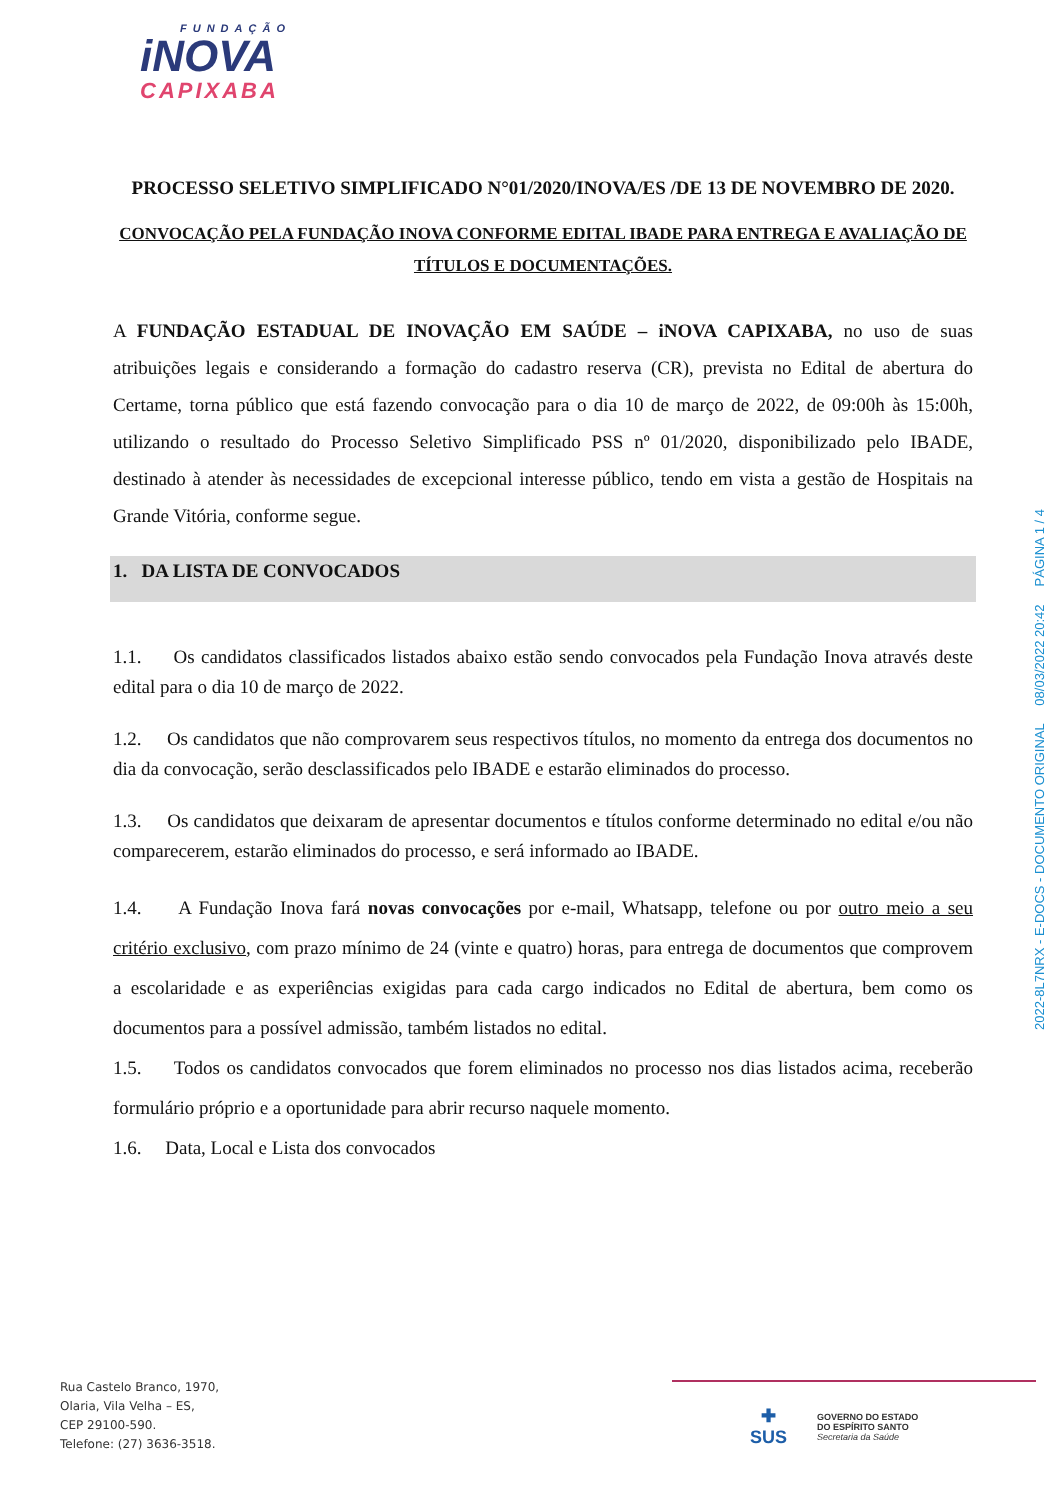FUNDAÇÃO
iNOVA
CAPIXABA
PROCESSO SELETIVO SIMPLIFICADO N°01/2020/INOVA/ES /DE 13 DE NOVEMBRO DE 2020.
CONVOCAÇÃO PELA FUNDAÇÃO INOVA CONFORME EDITAL IBADE PARA ENTREGA E AVALIAÇÃO DE TÍTULOS E DOCUMENTAÇÕES.
A FUNDAÇÃO ESTADUAL DE INOVAÇÃO EM SAÚDE – iNOVA CAPIXABA, no uso de suas atribuições legais e considerando a formação do cadastro reserva (CR), prevista no Edital de abertura do Certame, torna público que está fazendo convocação para o dia 10 de março de 2022, de 09:00h às 15:00h, utilizando o resultado do Processo Seletivo Simplificado PSS nº 01/2020, disponibilizado pelo IBADE, destinado à atender às necessidades de excepcional interesse público, tendo em vista a gestão de Hospitais na Grande Vitória, conforme segue.
1. DA LISTA DE CONVOCADOS
1.1. Os candidatos classificados listados abaixo estão sendo convocados pela Fundação Inova através deste edital para o dia 10 de março de 2022.
1.2. Os candidatos que não comprovarem seus respectivos títulos, no momento da entrega dos documentos no dia da convocação, serão desclassificados pelo IBADE e estarão eliminados do processo.
1.3. Os candidatos que deixaram de apresentar documentos e títulos conforme determinado no edital e/ou não comparecerem, estarão eliminados do processo, e será informado ao IBADE.
1.4. A Fundação Inova fará novas convocações por e-mail, Whatsapp, telefone ou por outro meio a seu critério exclusivo, com prazo mínimo de 24 (vinte e quatro) horas, para entrega de documentos que comprovem a escolaridade e as experiências exigidas para cada cargo indicados no Edital de abertura, bem como os documentos para a possível admissão, também listados no edital.
1.5. Todos os candidatos convocados que forem eliminados no processo nos dias listados acima, receberão formulário próprio e a oportunidade para abrir recurso naquele momento.
1.6. Data, Local e Lista dos convocados
2022-8L7NRX - E-DOCS - DOCUMENTO ORIGINAL 08/03/2022 20:42 PÁGINA 1 / 4
Rua Castelo Branco, 1970,
Olaria, Vila Velha – ES,
CEP 29100-590.
Telefone: (27) 3636-3518.
✚
SUS
GOVERNO DO ESTADO
DO ESPÍRITO SANTO
Secretaria da Saúde